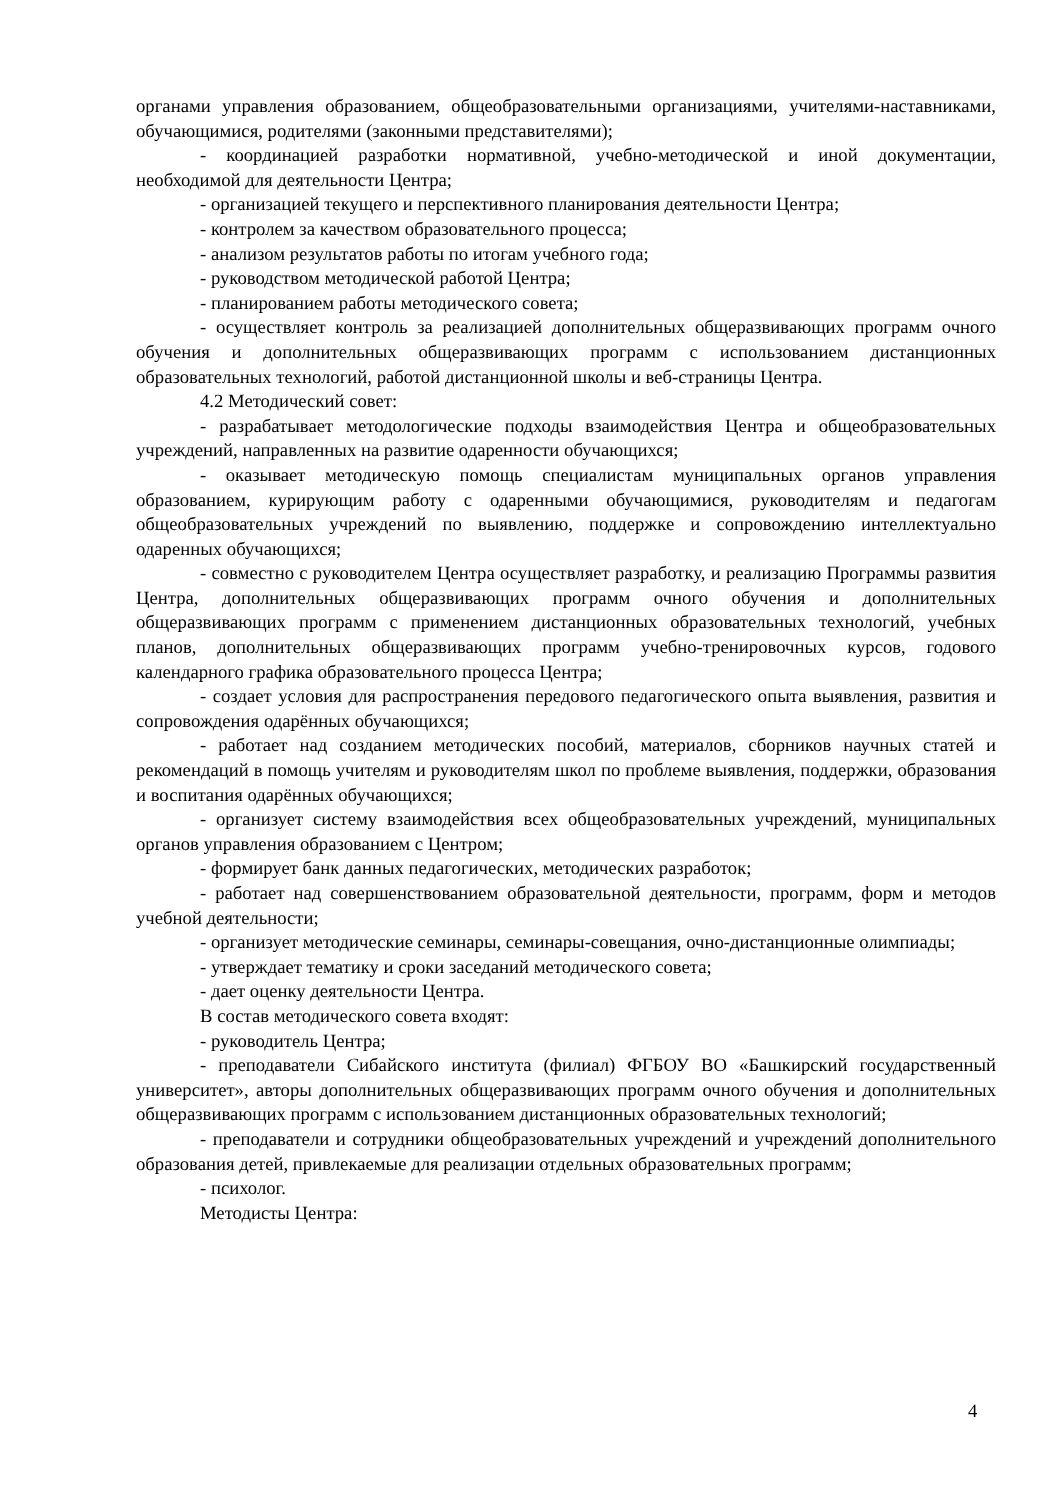органами управления образованием, общеобразовательными организациями, учителями-наставниками, обучающимися, родителями (законными представителями);
- координацией разработки нормативной, учебно-методической и иной документации, необходимой для деятельности Центра;
- организацией текущего и перспективного планирования деятельности Центра;
- контролем за качеством образовательного процесса;
- анализом результатов работы по итогам учебного года;
- руководством методической работой Центра;
- планированием работы методического совета;
- осуществляет контроль за реализацией дополнительных общеразвивающих программ очного обучения и дополнительных общеразвивающих программ с использованием дистанционных образовательных технологий, работой дистанционной школы и веб-страницы Центра.
4.2 Методический совет:
- разрабатывает методологические подходы взаимодействия Центра и общеобразовательных учреждений, направленных на развитие одаренности обучающихся;
- оказывает методическую помощь специалистам муниципальных органов управления образованием, курирующим работу с одаренными обучающимися, руководителям и педагогам общеобразовательных учреждений по выявлению, поддержке и сопровождению интеллектуально одаренных обучающихся;
- совместно с руководителем Центра осуществляет разработку, и реализацию Программы развития Центра, дополнительных общеразвивающих программ очного обучения и дополнительных общеразвивающих программ с применением дистанционных образовательных технологий, учебных планов, дополнительных общеразвивающих программ учебно-тренировочных курсов, годового календарного графика образовательного процесса Центра;
- создает условия для распространения передового педагогического опыта выявления, развития и сопровождения одарённых обучающихся;
- работает над созданием методических пособий, материалов, сборников научных статей и рекомендаций в помощь учителям и руководителям школ по проблеме выявления, поддержки, образования и воспитания одарённых обучающихся;
- организует систему взаимодействия всех общеобразовательных учреждений, муниципальных органов управления образованием с Центром;
- формирует банк данных педагогических, методических разработок;
- работает над совершенствованием образовательной деятельности, программ, форм и методов учебной деятельности;
- организует методические семинары, семинары-совещания, очно-дистанционные олимпиады;
- утверждает тематику и сроки заседаний методического совета;
- дает оценку деятельности Центра.
В состав методического совета входят:
- руководитель Центра;
- преподаватели Сибайского института (филиал) ФГБОУ ВО «Башкирский государственный университет», авторы дополнительных общеразвивающих программ очного обучения и дополнительных общеразвивающих программ с использованием дистанционных образовательных технологий;
- преподаватели и сотрудники общеобразовательных учреждений и учреждений дополнительного образования детей, привлекаемые для реализации отдельных образовательных программ;
- психолог.
Методисты Центра:
4